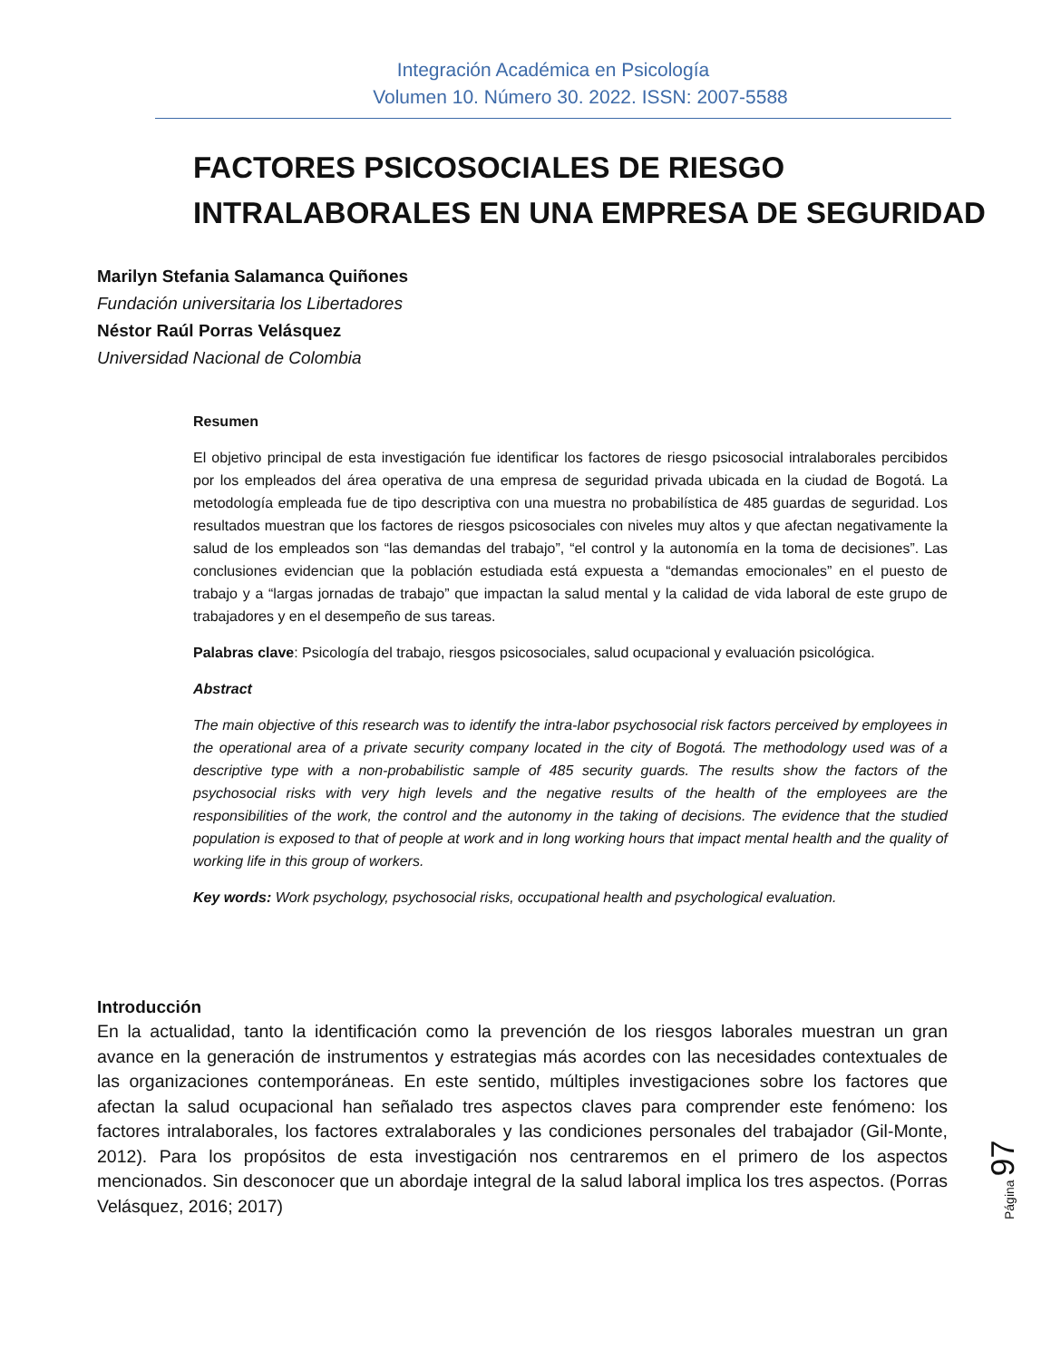Integración Académica en Psicología
Volumen 10. Número 30. 2022. ISSN: 2007-5588
FACTORES PSICOSOCIALES DE RIESGO
INTRALABORALES EN UNA EMPRESA DE SEGURIDAD
Marilyn Stefania Salamanca Quiñones
Fundación universitaria los Libertadores
Néstor Raúl Porras Velásquez
Universidad Nacional de Colombia
Resumen
El objetivo principal de esta investigación fue identificar los factores de riesgo psicosocial intralaborales percibidos por los empleados del área operativa de una empresa de seguridad privada ubicada en la ciudad de Bogotá. La metodología empleada fue de tipo descriptiva con una muestra no probabilística de 485 guardas de seguridad. Los resultados muestran que los factores de riesgos psicosociales con niveles muy altos y que afectan negativamente la salud de los empleados son “las demandas del trabajo”, “el control y la autonomía en la toma de decisiones”. Las conclusiones evidencian que la población estudiada está expuesta a “demandas emocionales” en el puesto de trabajo y a “largas jornadas de trabajo” que impactan la salud mental y la calidad de vida laboral de este grupo de trabajadores y en el desempeño de sus tareas.
Palabras clave: Psicología del trabajo, riesgos psicosociales, salud ocupacional y evaluación psicológica.
Abstract
The main objective of this research was to identify the intra-labor psychosocial risk factors perceived by employees in the operational area of a private security company located in the city of Bogotá. The methodology used was of a descriptive type with a non-probabilistic sample of 485 security guards. The results show the factors of the psychosocial risks with very high levels and the negative results of the health of the employees are the responsibilities of the work, the control and the autonomy in the taking of decisions. The evidence that the studied population is exposed to that of people at work and in long working hours that impact mental health and the quality of working life in this group of workers.
Key words: Work psychology, psychosocial risks, occupational health and psychological evaluation.
Introducción
En la actualidad, tanto la identificación como la prevención de los riesgos laborales muestran un gran avance en la generación de instrumentos y estrategias más acordes con las necesidades contextuales de las organizaciones contemporáneas. En este sentido, múltiples investigaciones sobre los factores que afectan la salud ocupacional han señalado tres aspectos claves para comprender este fenómeno: los factores intralaborales, los factores extralaborales y las condiciones personales del trabajador (Gil-Monte, 2012). Para los propósitos de esta investigación nos centraremos en el primero de los aspectos mencionados. Sin desconocer que un abordaje integral de la salud laboral implica los tres aspectos. (Porras Velásquez, 2016; 2017)
Página 97